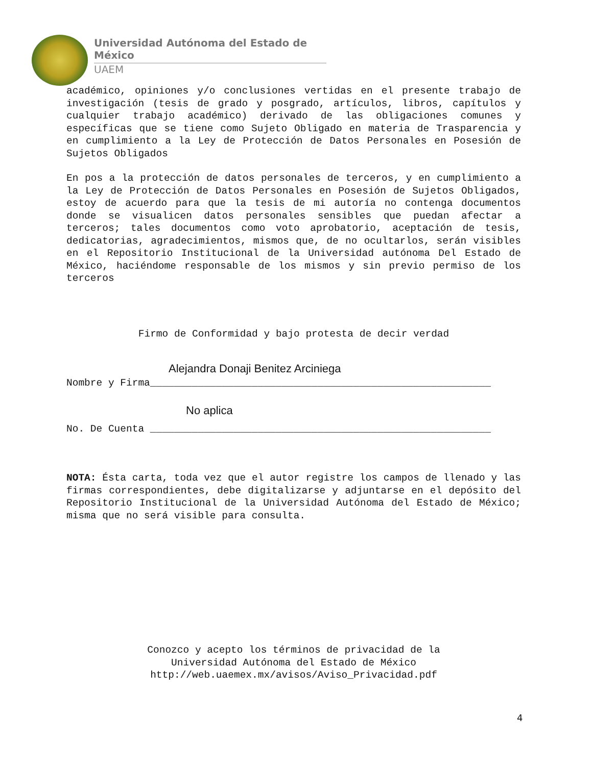Universidad Autónoma del Estado de México
UAEM
académico, opiniones y/o conclusiones vertidas en el presente trabajo de investigación (tesis de grado y posgrado, artículos, libros, capítulos y cualquier trabajo académico) derivado de las obligaciones comunes y específicas que se tiene como Sujeto Obligado en materia de Trasparencia y en cumplimiento a la Ley de Protección de Datos Personales en Posesión de Sujetos Obligados
En pos a la protección de datos personales de terceros, y en cumplimiento a la Ley de Protección de Datos Personales en Posesión de Sujetos Obligados, estoy de acuerdo para que la tesis de mi autoría no contenga documentos donde se visualicen datos personales sensibles que puedan afectar a terceros; tales documentos como voto aprobatorio, aceptación de tesis, dedicatorias, agradecimientos, mismos que, de no ocultarlos, serán visibles en el Repositorio Institucional de la Universidad autónoma Del Estado de México, haciéndome responsable de los mismos y sin previo permiso de los terceros
Firmo de Conformidad y bajo protesta de decir verdad
Alejandra Donaji Benitez Arciniega
Nombre y Firma_________________________________________________________
No aplica
No. De Cuenta _________________________________________________________
NOTA: Ésta carta, toda vez que el autor registre los campos de llenado y las firmas correspondientes, debe digitalizarse y adjuntarse en el depósito del Repositorio Institucional de la Universidad Autónoma del Estado de México; misma que no será visible para consulta.
Conozco y acepto los términos de privacidad de la
Universidad Autónoma del Estado de México
http://web.uaemex.mx/avisos/Aviso_Privacidad.pdf
4